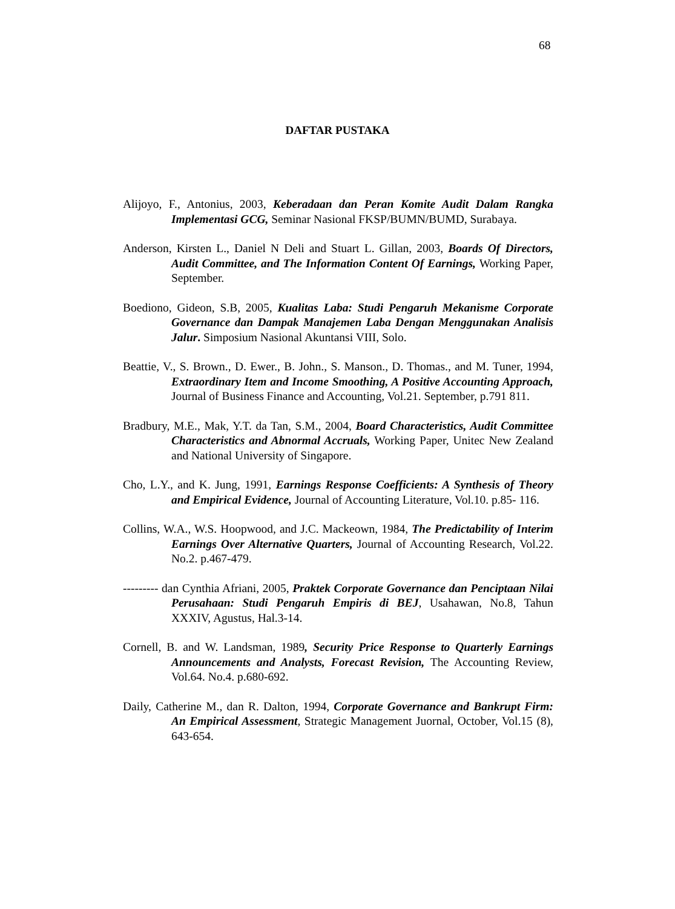68
DAFTAR PUSTAKA
Alijoyo, F., Antonius, 2003, Keberadaan dan Peran Komite Audit Dalam Rangka Implementasi GCG, Seminar Nasional FKSP/BUMN/BUMD, Surabaya.
Anderson, Kirsten L., Daniel N Deli and Stuart L. Gillan, 2003, Boards Of Directors, Audit Committee, and The Information Content Of Earnings, Working Paper, September.
Boediono, Gideon, S.B, 2005, Kualitas Laba: Studi Pengaruh Mekanisme Corporate Governance dan Dampak Manajemen Laba Dengan Menggunakan Analisis Jalur. Simposium Nasional Akuntansi VIII, Solo.
Beattie, V., S. Brown., D. Ewer., B. John., S. Manson., D. Thomas., and M. Tuner, 1994, Extraordinary Item and Income Smoothing, A Positive Accounting Approach, Journal of Business Finance and Accounting, Vol.21. September, p.791 811.
Bradbury, M.E., Mak, Y.T. da Tan, S.M., 2004, Board Characteristics, Audit Committee Characteristics and Abnormal Accruals, Working Paper, Unitec New Zealand and National University of Singapore.
Cho, L.Y., and K. Jung, 1991, Earnings Response Coefficients: A Synthesis of Theory and Empirical Evidence, Journal of Accounting Literature, Vol.10. p.85- 116.
Collins, W.A., W.S. Hoopwood, and J.C. Mackeown, 1984, The Predictability of Interim Earnings Over Alternative Quarters, Journal of Accounting Research, Vol.22. No.2. p.467-479.
--------- dan Cynthia Afriani, 2005, Praktek Corporate Governance dan Penciptaan Nilai Perusahaan: Studi Pengaruh Empiris di BEJ, Usahawan, No.8, Tahun XXXIV, Agustus, Hal.3-14.
Cornell, B. and W. Landsman, 1989, Security Price Response to Quarterly Earnings Announcements and Analysts, Forecast Revision, The Accounting Review, Vol.64. No.4. p.680-692.
Daily, Catherine M., dan R. Dalton, 1994, Corporate Governance and Bankrupt Firm: An Empirical Assessment, Strategic Management Juornal, October, Vol.15 (8), 643-654.